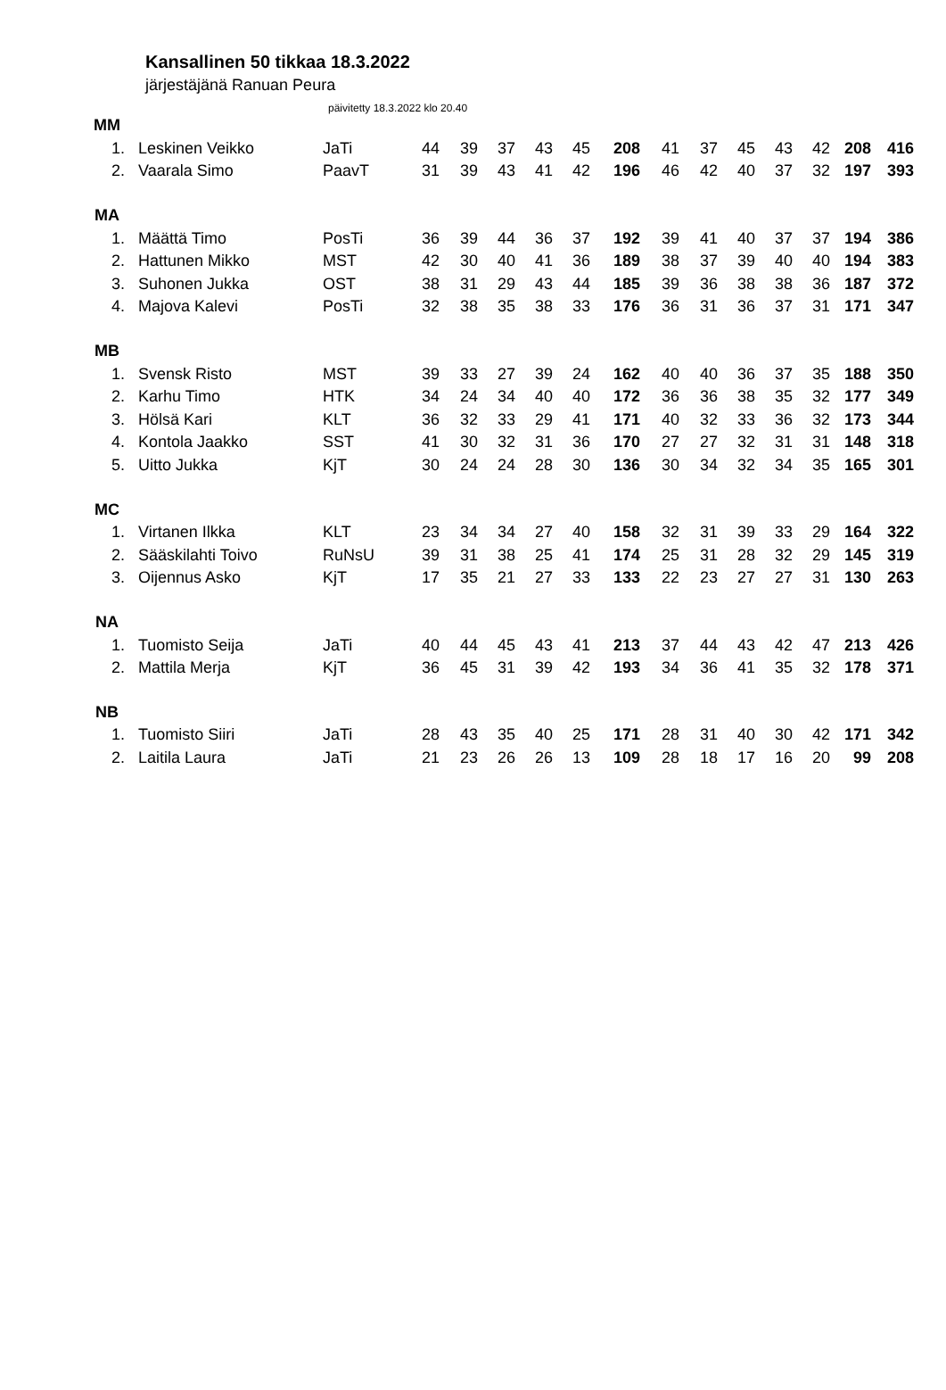Kansallinen 50 tikkaa 18.3.2022
järjestäjänä Ranuan Peura
päivitetty 18.3.2022 klo 20.40
| MM | | | | | | | | | | | | | | | |
| 1. | Leskinen Veikko | JaTi | 44 | 39 | 37 | 43 | 45 | 208 | 41 | 37 | 45 | 43 | 42 | 208 | 416 |
| 2. | Vaarala Simo | PaavT | 31 | 39 | 43 | 41 | 42 | 196 | 46 | 42 | 40 | 37 | 32 | 197 | 393 |
| MA | | | | | | | | | | | | | | | |
| 1. | Määttä Timo | PosTi | 36 | 39 | 44 | 36 | 37 | 192 | 39 | 41 | 40 | 37 | 37 | 194 | 386 |
| 2. | Hattunen Mikko | MST | 42 | 30 | 40 | 41 | 36 | 189 | 38 | 37 | 39 | 40 | 40 | 194 | 383 |
| 3. | Suhonen Jukka | OST | 38 | 31 | 29 | 43 | 44 | 185 | 39 | 36 | 38 | 38 | 36 | 187 | 372 |
| 4. | Majova Kalevi | PosTi | 32 | 38 | 35 | 38 | 33 | 176 | 36 | 31 | 36 | 37 | 31 | 171 | 347 |
| MB | | | | | | | | | | | | | | | |
| 1. | Svensk Risto | MST | 39 | 33 | 27 | 39 | 24 | 162 | 40 | 40 | 36 | 37 | 35 | 188 | 350 |
| 2. | Karhu Timo | HTK | 34 | 24 | 34 | 40 | 40 | 172 | 36 | 36 | 38 | 35 | 32 | 177 | 349 |
| 3. | Hölsä Kari | KLT | 36 | 32 | 33 | 29 | 41 | 171 | 40 | 32 | 33 | 36 | 32 | 173 | 344 |
| 4. | Kontola Jaakko | SST | 41 | 30 | 32 | 31 | 36 | 170 | 27 | 27 | 32 | 31 | 31 | 148 | 318 |
| 5. | Uitto Jukka | KjT | 30 | 24 | 24 | 28 | 30 | 136 | 30 | 34 | 32 | 34 | 35 | 165 | 301 |
| MC | | | | | | | | | | | | | | | |
| 1. | Virtanen Ilkka | KLT | 23 | 34 | 34 | 27 | 40 | 158 | 32 | 31 | 39 | 33 | 29 | 164 | 322 |
| 2. | Sääskilahti Toivo | RuNsU | 39 | 31 | 38 | 25 | 41 | 174 | 25 | 31 | 28 | 32 | 29 | 145 | 319 |
| 3. | Oijennus Asko | KjT | 17 | 35 | 21 | 27 | 33 | 133 | 22 | 23 | 27 | 27 | 31 | 130 | 263 |
| NA | | | | | | | | | | | | | | | |
| 1. | Tuomisto Seija | JaTi | 40 | 44 | 45 | 43 | 41 | 213 | 37 | 44 | 43 | 42 | 47 | 213 | 426 |
| 2. | Mattila Merja | KjT | 36 | 45 | 31 | 39 | 42 | 193 | 34 | 36 | 41 | 35 | 32 | 178 | 371 |
| NB | | | | | | | | | | | | | | | |
| 1. | Tuomisto Siiri | JaTi | 28 | 43 | 35 | 40 | 25 | 171 | 28 | 31 | 40 | 30 | 42 | 171 | 342 |
| 2. | Laitila Laura | JaTi | 21 | 23 | 26 | 26 | 13 | 109 | 28 | 18 | 17 | 16 | 20 | 99 | 208 |